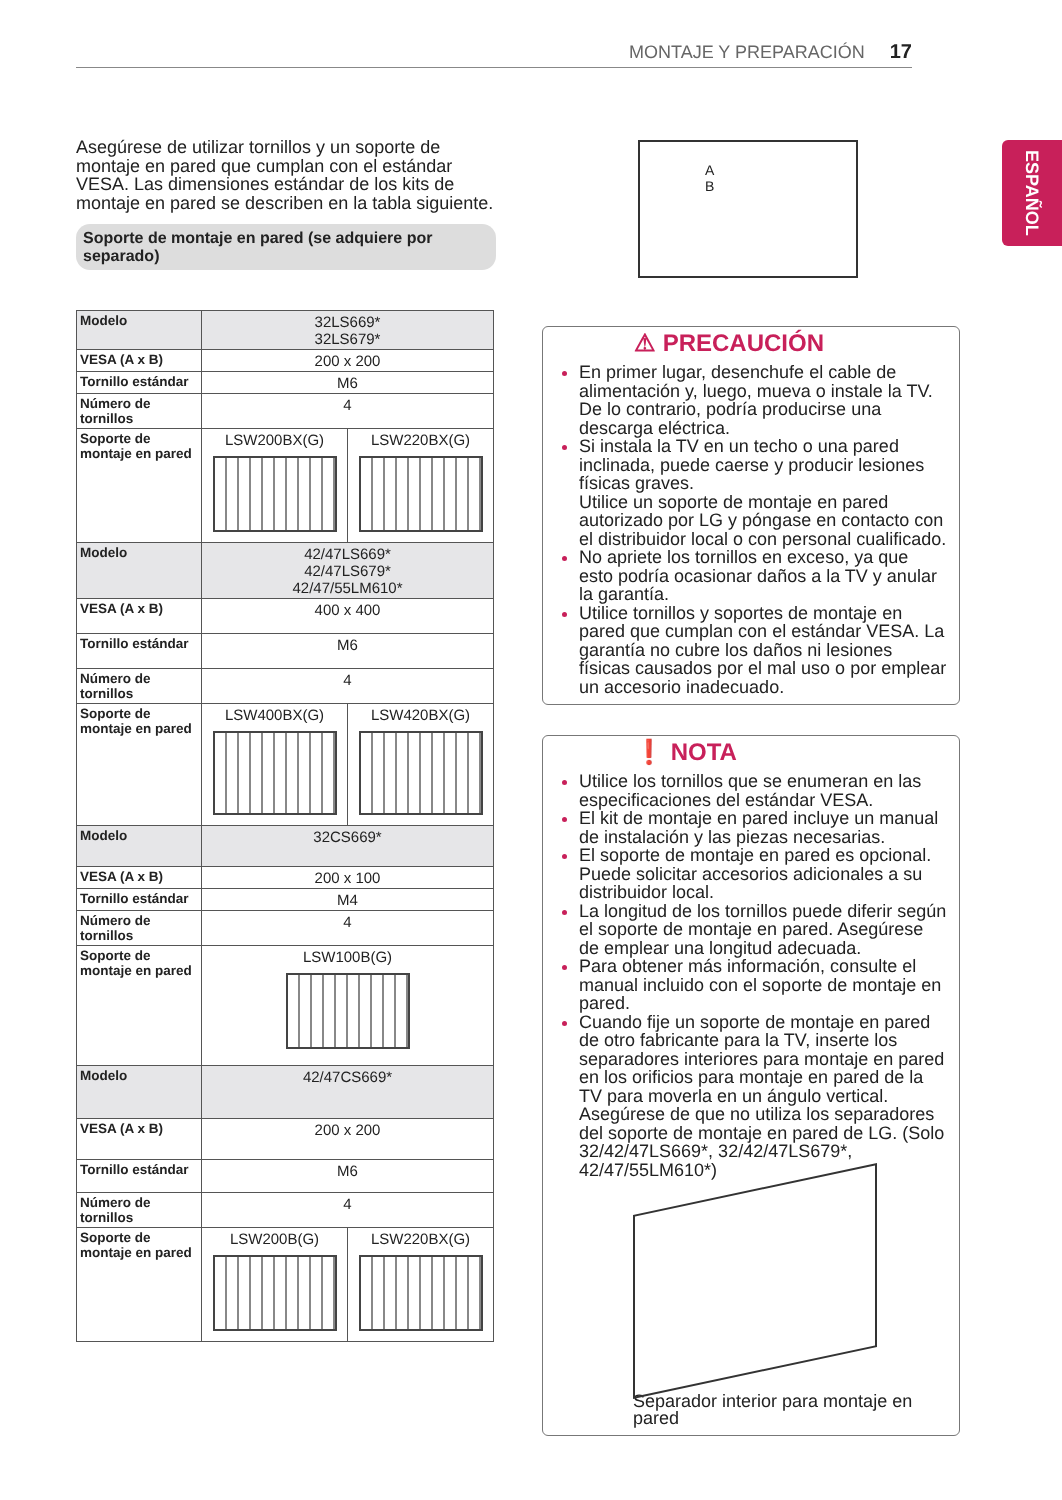MONTAJE Y PREPARACIÓN 17
ESPAÑOL
Asegúrese de utilizar tornillos y un soporte de montaje en pared que cumplan con el estándar VESA. Las dimensiones estándar de los kits de montaje en pared se describen en la tabla siguiente.
Soporte de montaje en pared (se adquiere por separado)
| Modelo | 32LS669* 32LS679* | |
| VESA (A x B) | 200 x 200 | |
| Tornillo estándar | M6 | |
| Número de tornillos | 4 | |
| Soporte de montaje en pared | LSW200BX(G) | LSW220BX(G) |
| Modelo | 42/47LS669* 42/47LS679* 42/47/55LM610* | |
| VESA (A x B) | 400 x 400 | |
| Tornillo estándar | M6 | |
| Número de tornillos | 4 | |
| Soporte de montaje en pared | LSW400BX(G) | LSW420BX(G) |
| Modelo | 32CS669* | |
| VESA (A x B) | 200 x 100 | |
| Tornillo estándar | M4 | |
| Número de tornillos | 4 | |
| Soporte de montaje en pared | LSW100B(G) | |
| Modelo | 42/47CS669* | |
| VESA (A x B) | 200 x 200 | |
| Tornillo estándar | M6 | |
| Número de tornillos | 4 | |
| Soporte de montaje en pared | LSW200B(G) | LSW220BX(G) |
A
B
⚠ PRECAUCIÓN
En primer lugar, desenchufe el cable de alimentación y, luego, mueva o instale la TV. De lo contrario, podría producirse una descarga eléctrica.
Si instala la TV en un techo o una pared inclinada, puede caerse y producir lesiones físicas graves.
Utilice un soporte de montaje en pared autorizado por LG y póngase en contacto con el distribuidor local o con personal cualificado.
No apriete los tornillos en exceso, ya que esto podría ocasionar daños a la TV y anular la garantía.
Utilice tornillos y soportes de montaje en pared que cumplan con el estándar VESA. La garantía no cubre los daños ni lesiones físicas causados por el mal uso o por emplear un accesorio inadecuado.
❗ NOTA
Utilice los tornillos que se enumeran en las especificaciones del estándar VESA.
El kit de montaje en pared incluye un manual de instalación y las piezas necesarias.
El soporte de montaje en pared es opcional. Puede solicitar accesorios adicionales a su distribuidor local.
La longitud de los tornillos puede diferir según el soporte de montaje en pared. Asegúrese de emplear una longitud adecuada.
Para obtener más información, consulte el manual incluido con el soporte de montaje en pared.
Cuando fije un soporte de montaje en pared de otro fabricante para la TV, inserte los separadores interiores para montaje en pared en los orificios para montaje en pared de la TV para moverla en un ángulo vertical. Asegúrese de que no utiliza los separadores del soporte de montaje en pared de LG. (Solo 32/42/47LS669*, 32/42/47LS679*, 42/47/55LM610*)
Separador interior para montaje en pared